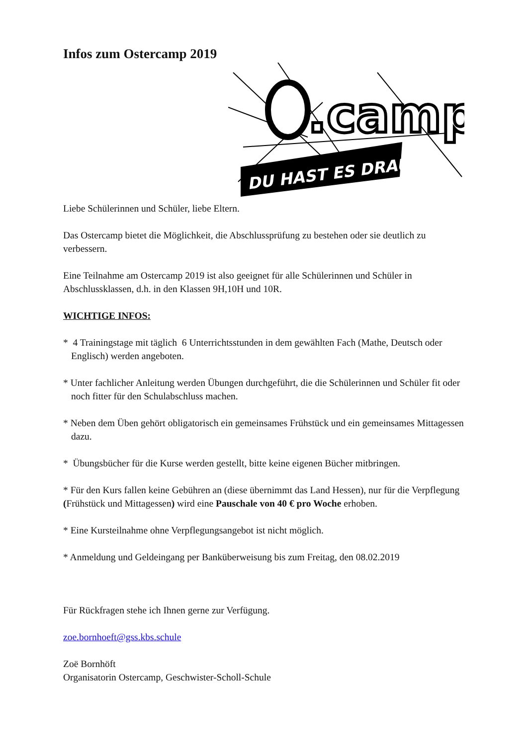Infos zum Ostercamp 2019
.camp
DU HAST ES DRAUF!
Liebe Schülerinnen und Schüler, liebe Eltern.
Das Ostercamp bietet die Möglichkeit, die Abschlussprüfung zu bestehen oder sie deutlich zu verbessern.
Eine Teilnahme am Ostercamp 2019 ist also geeignet für alle Schülerinnen und Schüler in Abschlussklassen, d.h. in den Klassen 9H,10H und 10R.
WICHTIGE INFOS:
* 4 Trainingstage mit täglich 6 Unterrichtsstunden in dem gewählten Fach (Mathe, Deutsch oder Englisch) werden angeboten.
* Unter fachlicher Anleitung werden Übungen durchgeführt, die die Schülerinnen und Schüler fit oder noch fitter für den Schulabschluss machen.
* Neben dem Üben gehört obligatorisch ein gemeinsames Frühstück und ein gemeinsames Mittagessen dazu.
* Übungsbücher für die Kurse werden gestellt, bitte keine eigenen Bücher mitbringen.
* Für den Kurs fallen keine Gebühren an (diese übernimmt das Land Hessen), nur für die Verpflegung (Frühstück und Mittagessen) wird eine Pauschale von 40 € pro Woche erhoben.
* Eine Kursteilnahme ohne Verpflegungsangebot ist nicht möglich.
* Anmeldung und Geldeingang per Banküberweisung bis zum Freitag, den 08.02.2019
Für Rückfragen stehe ich Ihnen gerne zur Verfügung.
zoe.bornhoeft@gss.kbs.schule
Zoë Bornhöft
Organisatorin Ostercamp, Geschwister-Scholl-Schule